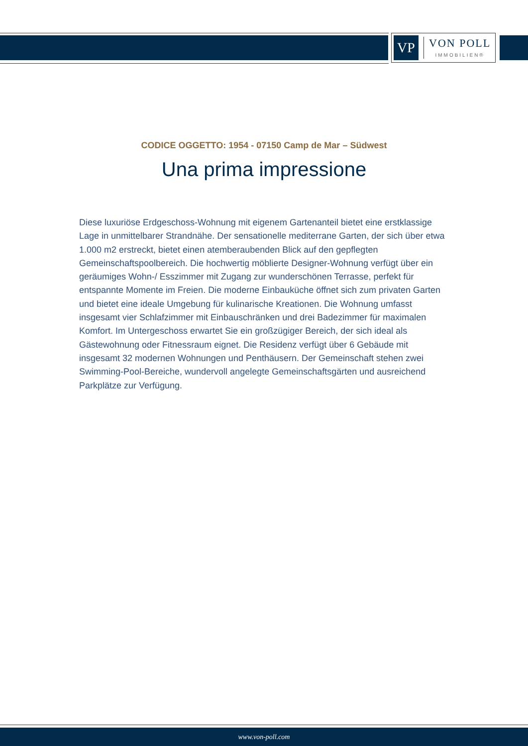VP
VON POLL
IMMOBILIEN®
CODICE OGGETTO: 1954 - 07150 Camp de Mar – Südwest
Una prima impressione
Diese luxuriöse Erdgeschoss-Wohnung mit eigenem Gartenanteil bietet eine erstklassige Lage in unmittelbarer Strandnähe. Der sensationelle mediterrane Garten, der sich über etwa 1.000 m2 erstreckt, bietet einen atemberaubenden Blick auf den gepflegten Gemeinschaftspoolbereich. Die hochwertig möblierte Designer-Wohnung verfügt über ein geräumiges Wohn-/ Esszimmer mit Zugang zur wunderschönen Terrasse, perfekt für entspannte Momente im Freien. Die moderne Einbauküche öffnet sich zum privaten Garten und bietet eine ideale Umgebung für kulinarische Kreationen. Die Wohnung umfasst insgesamt vier Schlafzimmer mit Einbauschränken und drei Badezimmer für maximalen Komfort. Im Untergeschoss erwartet Sie ein großzügiger Bereich, der sich ideal als Gästewohnung oder Fitnessraum eignet. Die Residenz verfügt über 6 Gebäude mit insgesamt 32 modernen Wohnungen und Penthäusern. Der Gemeinschaft stehen zwei Swimming-Pool-Bereiche, wundervoll angelegte Gemeinschaftsgärten und ausreichend Parkplätze zur Verfügung.
www.von-poll.com